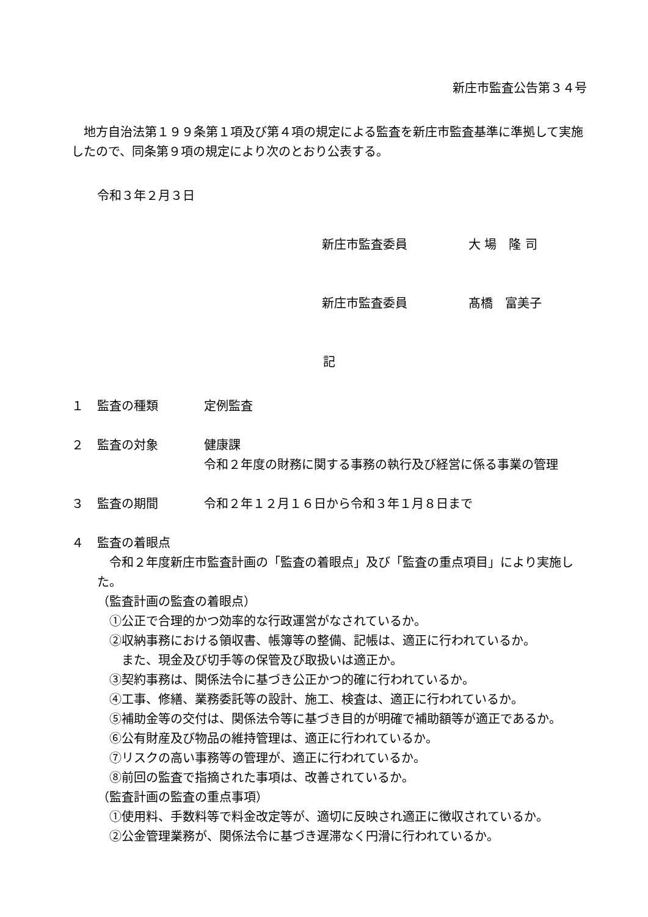新庄市監査公告第３４号
地方自治法第１９９条第１項及び第４項の規定による監査を新庄市監査基準に準拠して実施したので、同条第９項の規定により次のとおり公表する。
令和３年２月３日
新庄市監査委員 大 場　隆 司
新庄市監査委員 髙橋　富美子
記
１ 監査の種類 定例監査
２ 監査の対象 健康課
令和２年度の財務に関する事務の執行及び経営に係る事業の管理
３ 監査の期間 令和２年１２月１６日から令和３年１月８日まで
４ 監査の着眼点
令和２年度新庄市監査計画の「監査の着眼点」及び「監査の重点項目」により実施した。
（監査計画の監査の着眼点）
　①公正で合理的かつ効率的な行政運営がなされているか。
　②収納事務における領収書、帳簿等の整備、記帳は、適正に行われているか。
　　また、現金及び切手等の保管及び取扱いは適正か。
　③契約事務は、関係法令に基づき公正かつ的確に行われているか。
　④工事、修繕、業務委託等の設計、施工、検査は、適正に行われているか。
　⑤補助金等の交付は、関係法令等に基づき目的が明確で補助額等が適正であるか。
　⑥公有財産及び物品の維持管理は、適正に行われているか。
　⑦リスクの高い事務等の管理が、適正に行われているか。
　⑧前回の監査で指摘された事項は、改善されているか。
（監査計画の監査の重点事項）
　①使用料、手数料等で料金改定等が、適切に反映され適正に徴収されているか。
　②公金管理業務が、関係法令に基づき遅滞なく円滑に行われているか。